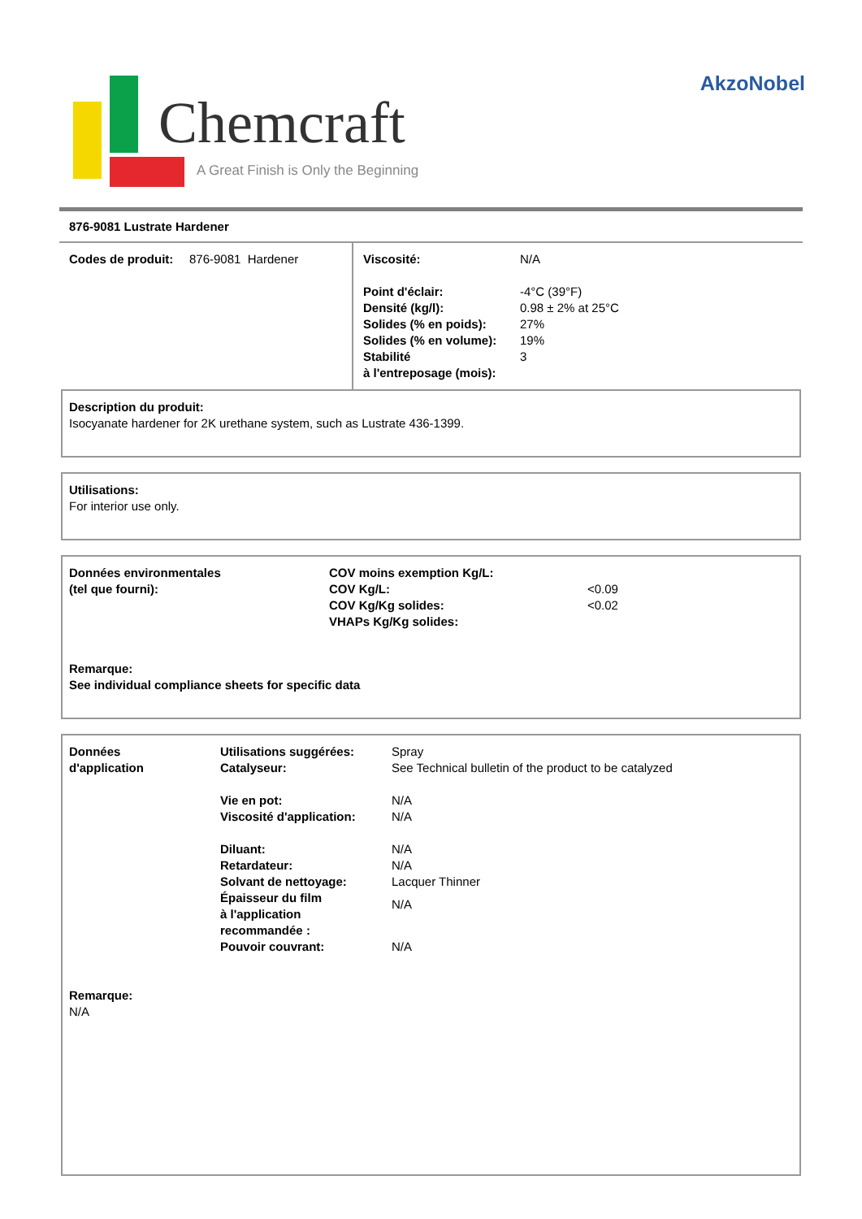Chemcraft
A Great Finish is Only the Beginning
AkzoNobel
876-9081 Lustrate Hardener
| / Codes de produit: / 876-9081 Hardener / | / Viscosité: / N/A / / Point d'éclair: / -4°C (39°F) / / Densité (kg/l): / 0.98 ± 2% at 25°C / / Solides (% en poids): / 27% / / Solides (% en volume): / 19% / / Stabilité à l'entreposage (mois): / 3 / |
Description du produit:
Isocyanate hardener for 2K urethane system, such as Lustrate 436-1399.
Utilisations:
For interior use only.
| Données environmentales (tel que fourni): | COV moins exemption Kg/L: COV Kg/L: COV Kg/Kg solides: VHAPs Kg/Kg solides: | <0.09 <0.02 |
Remarque:
See individual compliance sheets for specific data
| Données d'application | / Utilisations suggérées: / Spray / / Catalyseur: / See Technical bulletin of the product to be catalyzed / / Vie en pot: / N/A / / Viscosité d'application: / N/A / / Diluant: / N/A / / Retardateur: / N/A / / Solvant de nettoyage: / Lacquer Thinner / / Épaisseur du film à l'application recommandée : / N/A / / Pouvoir couvrant: / N/A / |
Remarque:
N/A